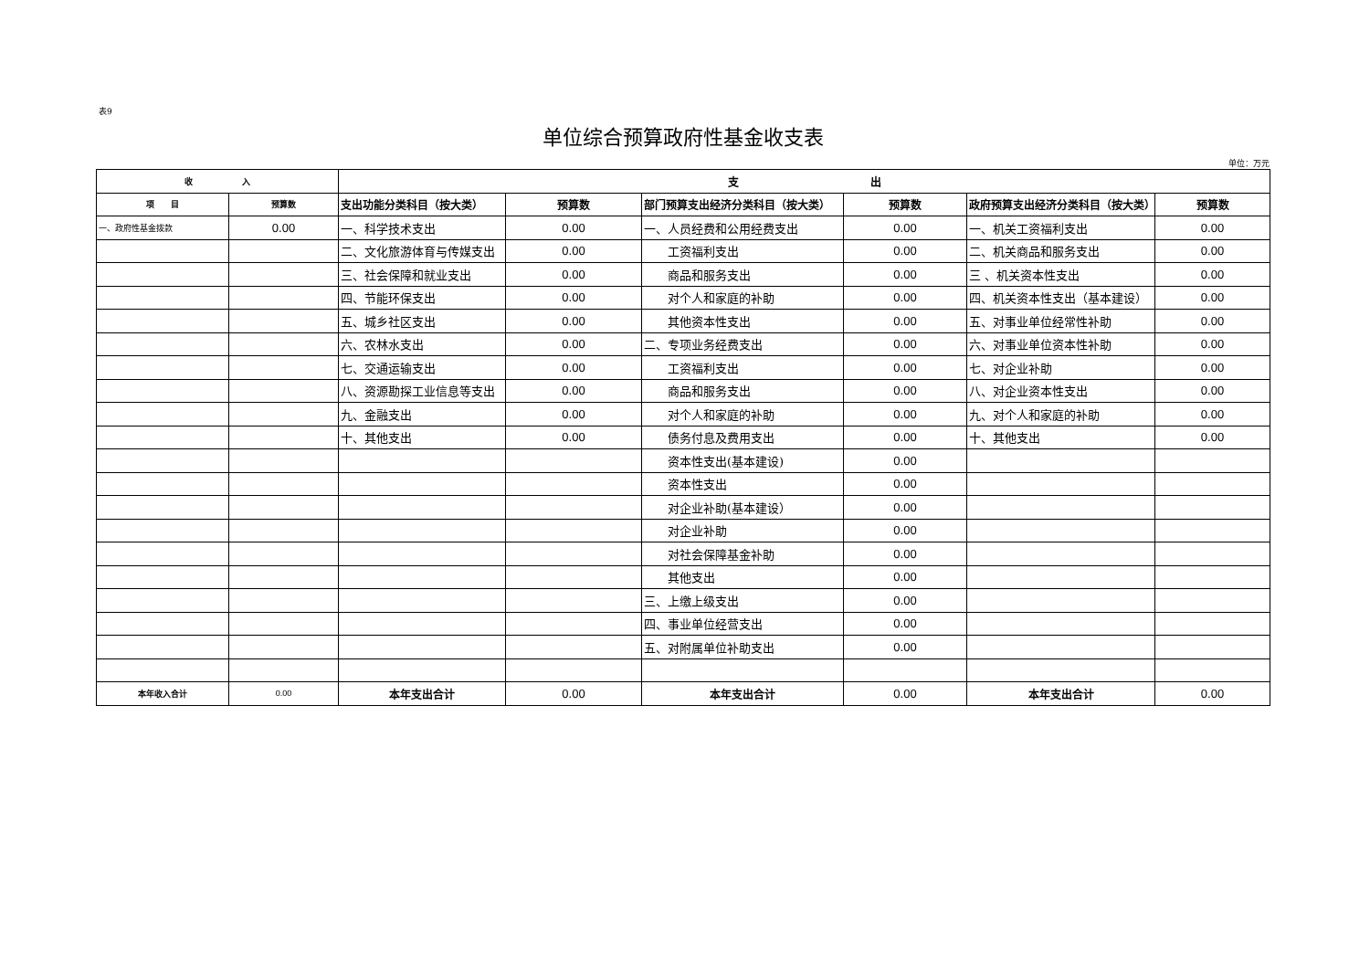表9
单位综合预算政府性基金收支表
单位：万元
| 收 入 | | 支 出 | | | | | |
| --- | --- | --- | --- | --- | --- | --- | --- |
| 项 目 | 预算数 | 支出功能分类科目（按大类） | 预算数 | 部门预算支出经济分类科目（按大类） | 预算数 | 政府预算支出经济分类科目（按大类） | 预算数 |
| 一、政府性基金拨款 | 0.00 | 一、科学技术支出 | 0.00 | 一、人员经费和公用经费支出 | 0.00 | 一、机关工资福利支出 | 0.00 |
| | | 二、文化旅游体育与传媒支出 | 0.00 | 工资福利支出 | 0.00 | 二、机关商品和服务支出 | 0.00 |
| | | 三、社会保障和就业支出 | 0.00 | 商品和服务支出 | 0.00 | 三 、机关资本性支出 | 0.00 |
| | | 四、节能环保支出 | 0.00 | 对个人和家庭的补助 | 0.00 | 四、机关资本性支出（基本建设） | 0.00 |
| | | 五、城乡社区支出 | 0.00 | 其他资本性支出 | 0.00 | 五、对事业单位经常性补助 | 0.00 |
| | | 六、农林水支出 | 0.00 | 二、专项业务经费支出 | 0.00 | 六、对事业单位资本性补助 | 0.00 |
| | | 七、交通运输支出 | 0.00 | 工资福利支出 | 0.00 | 七、对企业补助 | 0.00 |
| | | 八、资源勘探工业信息等支出 | 0.00 | 商品和服务支出 | 0.00 | 八、对企业资本性支出 | 0.00 |
| | | 九、金融支出 | 0.00 | 对个人和家庭的补助 | 0.00 | 九、对个人和家庭的补助 | 0.00 |
| | | 十、其他支出 | 0.00 | 债务付息及费用支出 | 0.00 | 十、其他支出 | 0.00 |
| | | | | 资本性支出(基本建设) | 0.00 | | |
| | | | | 资本性支出 | 0.00 | | |
| | | | | 对企业补助(基本建设） | 0.00 | | |
| | | | | 对企业补助 | 0.00 | | |
| | | | | 对社会保障基金补助 | 0.00 | | |
| | | | | 其他支出 | 0.00 | | |
| | | | | 三、上缴上级支出 | 0.00 | | |
| | | | | 四、事业单位经营支出 | 0.00 | | |
| | | | | 五、对附属单位补助支出 | 0.00 | | |
| 本年收入合计 | 0.00 | 本年支出合计 | 0.00 | 本年支出合计 | 0.00 | 本年支出合计 | 0.00 |